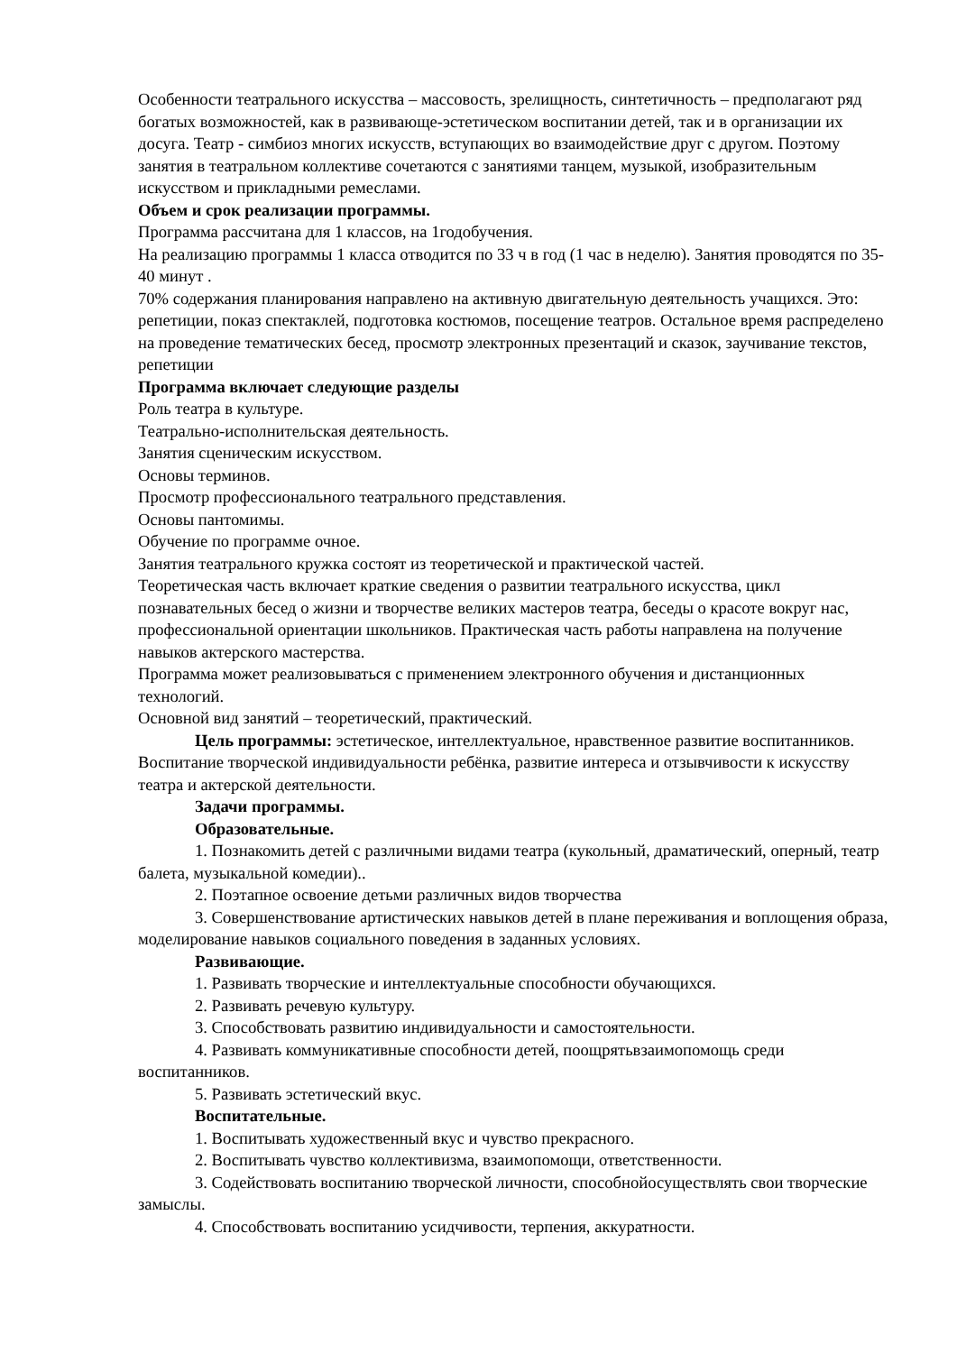Особенности театрального искусства – массовость, зрелищность, синтетичность – предполагают ряд богатых возможностей, как в развивающе-эстетическом воспитании детей, так и в организации их досуга. Театр - симбиоз многих искусств, вступающих во взаимодействие друг с другом. Поэтому занятия в театральном коллективе сочетаются с занятиями танцем, музыкой, изобразительным искусством и прикладными ремеслами.
Объем и срок реализации программы.
Программа рассчитана для 1 классов, на 1годобучения.
На реализацию программы 1 класса отводится по 33 ч в год (1 час в неделю). Занятия проводятся по 35-40 минут .
70% содержания планирования направлено на активную двигательную деятельность учащихся. Это: репетиции, показ спектаклей, подготовка костюмов, посещение театров. Остальное время распределено на проведение тематических бесед, просмотр электронных презентаций и сказок, заучивание текстов, репетиции
Программа включает следующие разделы
Роль театра в культуре.
Театрально-исполнительская деятельность.
Занятия сценическим искусством.
Основы терминов.
Просмотр профессионального театрального представления.
Основы пантомимы.
Обучение по программе очное.
Занятия театрального кружка состоят из теоретической и практической частей.
Теоретическая часть включает краткие сведения о развитии театрального искусства, цикл познавательных бесед о жизни и творчестве великих мастеров театра, беседы о красоте вокруг нас, профессиональной ориентации школьников. Практическая часть работы направлена на получение навыков актерского мастерства.
Программа может реализовываться с применением электронного обучения и дистанционных технологий.
Основной вид занятий – теоретический, практический.
Цель программы: эстетическое, интеллектуальное, нравственное развитие воспитанников. Воспитание творческой индивидуальности ребёнка, развитие интереса и отзывчивости к искусству театра и актерской деятельности.
Задачи программы.
Образовательные.
1. Познакомить детей с различными видами театра (кукольный, драматический, оперный, театр балета, музыкальной комедии)..
2. Поэтапное освоение детьми различных видов творчества
3. Совершенствование артистических навыков детей в плане переживания и воплощения образа, моделирование навыков социального поведения в заданных условиях.
Развивающие.
1. Развивать творческие и интеллектуальные способности обучающихся.
2. Развивать речевую культуру.
3. Способствовать развитию индивидуальности и самостоятельности.
4. Развивать коммуникативные способности детей, поощрятьвзаимопомощь среди воспитанников.
5. Развивать эстетический вкус.
Воспитательные.
1. Воспитывать художественный вкус и чувство прекрасного.
2. Воспитывать чувство коллективизма, взаимопомощи, ответственности.
3. Содействовать воспитанию творческой личности, способнойосуществлять свои творческие замыслы.
4. Способствовать воспитанию усидчивости, терпения, аккуратности.